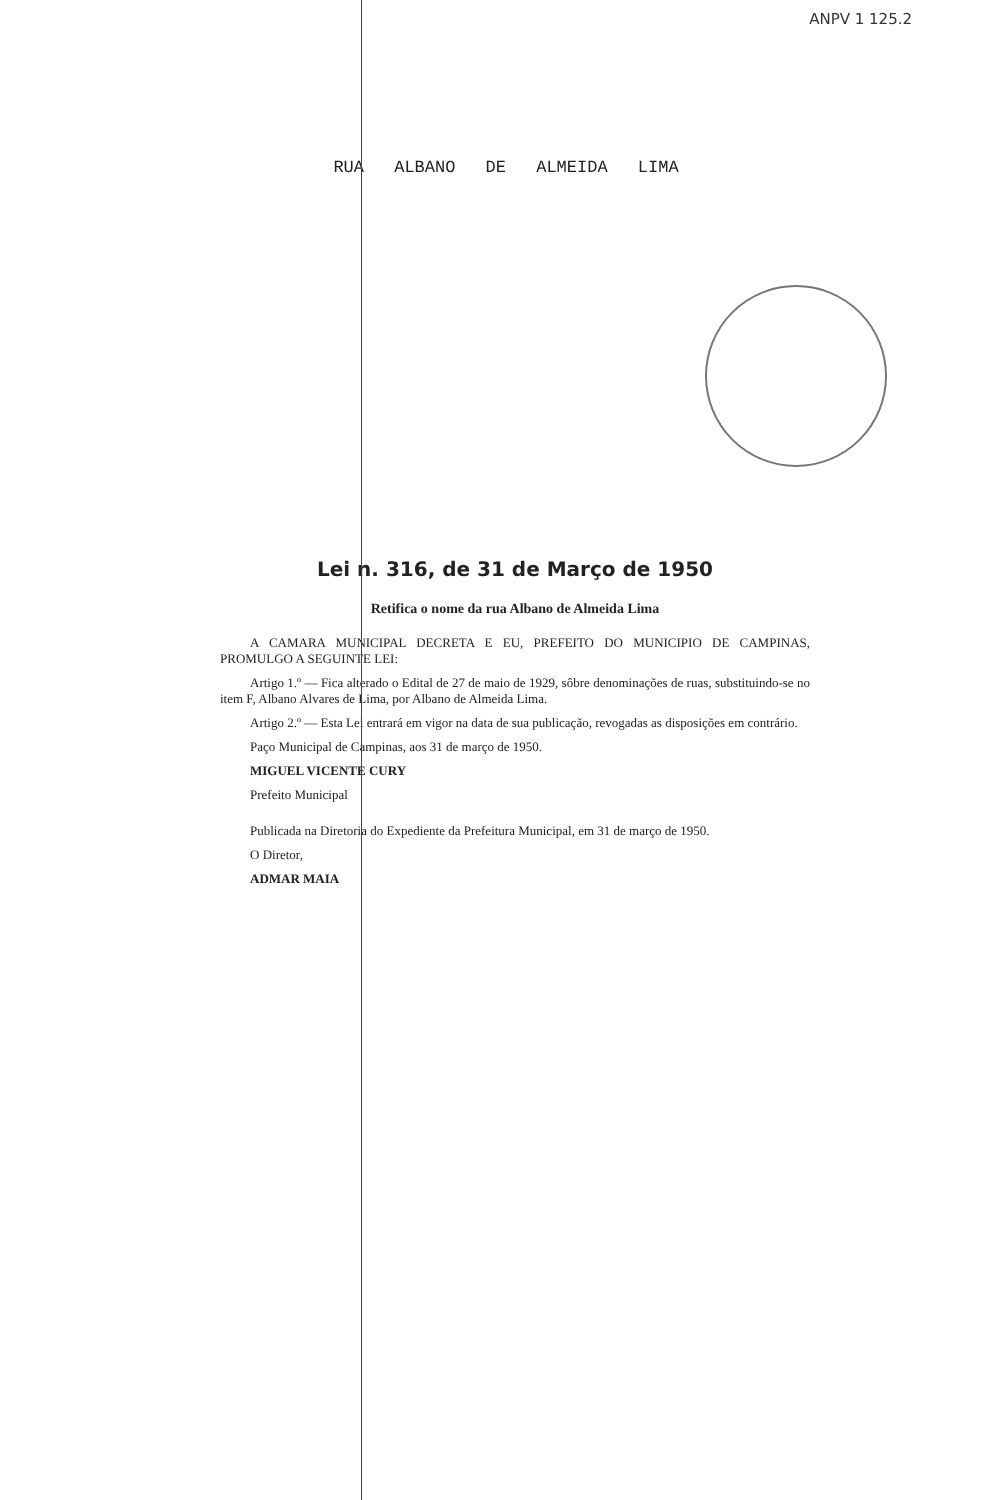ANPV 1 125.2
RUA ALBANO DE ALMEIDA LIMA
Lei n. 316, de 31 de Março de 1950
Retifica o nome da rua Albano de Almeida Lima
A CAMARA MUNICIPAL DECRETA E EU, PREFEITO DO MUNICIPIO DE CAMPINAS, PROMULGO A SEGUINTE LEI:
Artigo 1.º — Fica alterado o Edital de 27 de maio de 1929, sôbre denominações de ruas, substituindo-se no item F, Albano Alvares de Lima, por Albano de Almeida Lima.
Artigo 2.º — Esta Lei entrará em vigor na data de sua publicação, revogadas as disposições em contrário.
Paço Municipal de Campinas, aos 31 de março de 1950.
MIGUEL VICENTE CURY
Prefeito Municipal
Publicada na Diretoria do Expediente da Prefeitura Municipal, em 31 de março de 1950.
O Diretor,
ADMAR MAIA